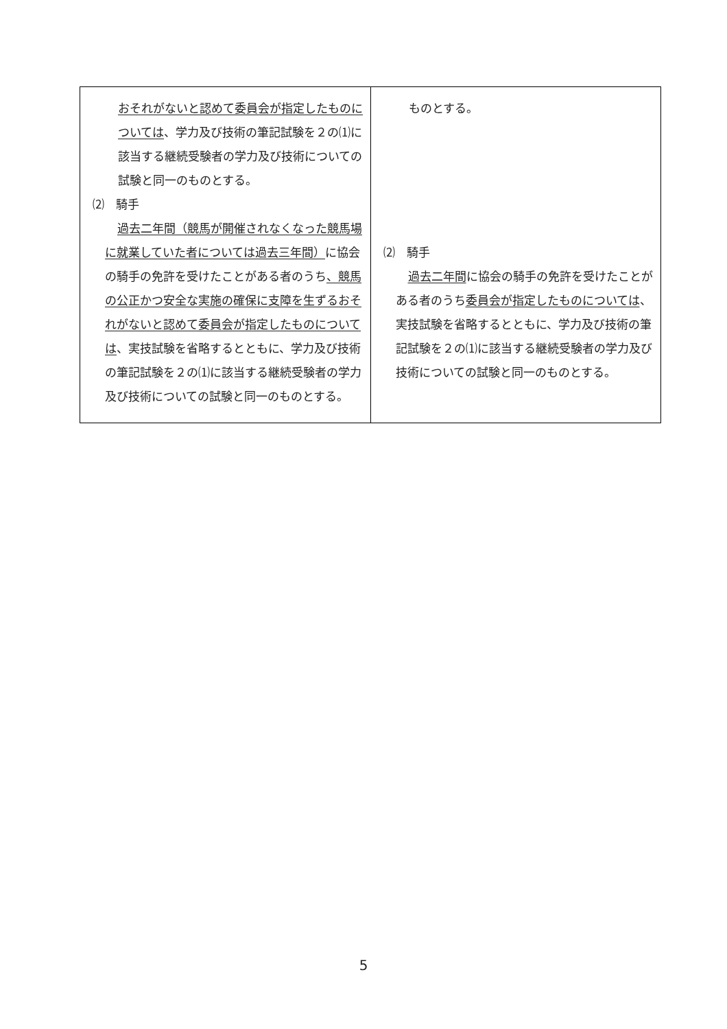| おそれがないと認めて委員会が指定したものについては 、学力及び技術の筆記試験を２の⑴に該当する継続受験者の学力及び技術についての試験と同一のものとする。 ⑵ 騎手 過去二年間（競馬が開催されなくなった競馬場に就業していた者については過去三年間） に協会の騎手の免許を受けたことがある者のうち 、競馬の公正かつ安全な実施の確保に支障を生ずるおそれがないと認めて委員会が指定したものについては 、実技試験を省略するとともに、学力及び技術の筆記試験を２の⑴に該当する継続受験者の学力及び技術についての試験と同一のものとする。 | ものとする。 ⑵ 騎手 過去二年間 に協会の騎手の免許を受けたことがある者のうち 委員会が指定したものについては 、実技試験を省略するとともに、学力及び技術の筆記試験を２の⑴に該当する継続受験者の学力及び技術についての試験と同一のものとする。 |
5